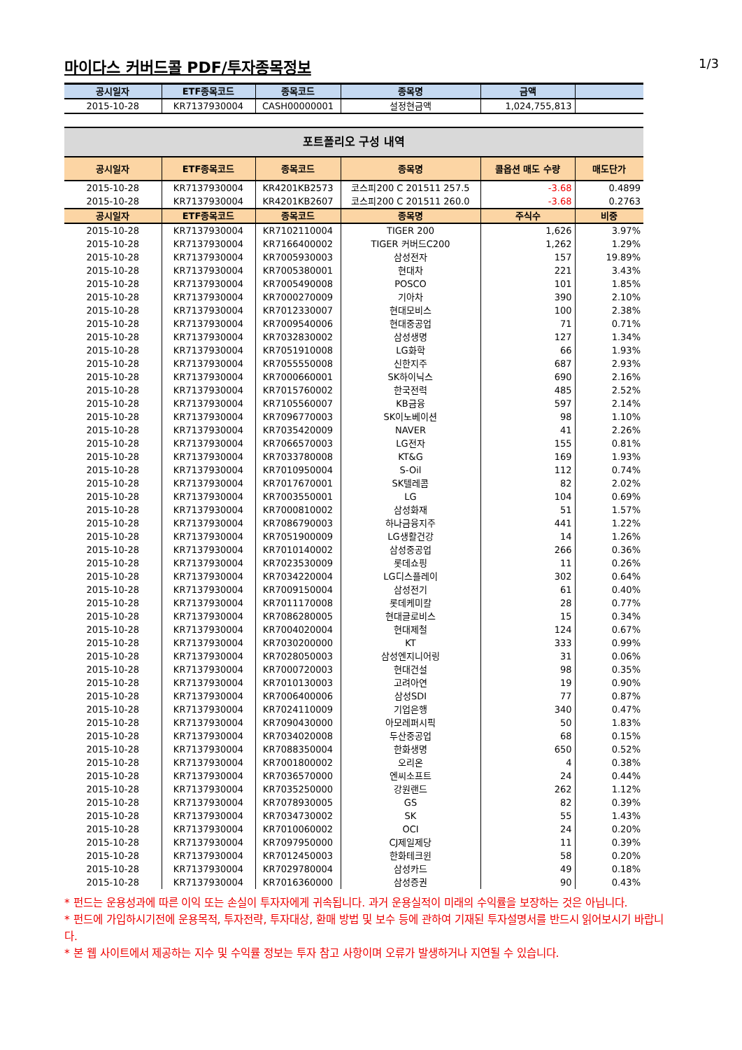마이다스 커버드콜 PDF/투자종목정보
1/3
| 공시일자 | ETF종목코드 | 종목코드 | 종목명 | 금액 | |
| --- | --- | --- | --- | --- | --- |
| 2015-10-28 | KR7137930004 | CASH00000001 | 설정현금액 | 1,024,755,813 | |
포트폴리오 구성 내역
| 공시일자 | ETF종목코드 | 종목코드 | 종목명 | 콜옵션 매도 수량 | 매도단가 |
| --- | --- | --- | --- | --- | --- |
| 2015-10-28 | KR7137930004 | KR4201KB2573 | 코스피200 C 201511 257.5 | -3.68 | 0.4899 |
| 2015-10-28 | KR7137930004 | KR4201KB2607 | 코스피200 C 201511 260.0 | -3.68 | 0.2763 |
| 공시일자 | ETF종목코드 | 종목코드 | 종목명 | 주식수 | 비중 |
| 2015-10-28 | KR7137930004 | KR7102110004 | TIGER 200 | 1,626 | 3.97% |
| 2015-10-28 | KR7137930004 | KR7166400002 | TIGER 커버드C200 | 1,262 | 1.29% |
| 2015-10-28 | KR7137930004 | KR7005930003 | 삼성전자 | 157 | 19.89% |
| 2015-10-28 | KR7137930004 | KR7005380001 | 현대차 | 221 | 3.43% |
| 2015-10-28 | KR7137930004 | KR7005490008 | POSCO | 101 | 1.85% |
| 2015-10-28 | KR7137930004 | KR7000270009 | 기아차 | 390 | 2.10% |
| 2015-10-28 | KR7137930004 | KR7012330007 | 현대모비스 | 100 | 2.38% |
| 2015-10-28 | KR7137930004 | KR7009540006 | 현대중공업 | 71 | 0.71% |
| 2015-10-28 | KR7137930004 | KR7032830002 | 삼성생명 | 127 | 1.34% |
| 2015-10-28 | KR7137930004 | KR7051910008 | LG화학 | 66 | 1.93% |
| 2015-10-28 | KR7137930004 | KR7055550008 | 신한지주 | 687 | 2.93% |
| 2015-10-28 | KR7137930004 | KR7000660001 | SK하이닉스 | 690 | 2.16% |
| 2015-10-28 | KR7137930004 | KR7015760002 | 한국전력 | 485 | 2.52% |
| 2015-10-28 | KR7137930004 | KR7105560007 | KB금융 | 597 | 2.14% |
| 2015-10-28 | KR7137930004 | KR7096770003 | SK이노베이션 | 98 | 1.10% |
| 2015-10-28 | KR7137930004 | KR7035420009 | NAVER | 41 | 2.26% |
| 2015-10-28 | KR7137930004 | KR7066570003 | LG전자 | 155 | 0.81% |
| 2015-10-28 | KR7137930004 | KR7033780008 | KT&G | 169 | 1.93% |
| 2015-10-28 | KR7137930004 | KR7010950004 | S-Oil | 112 | 0.74% |
| 2015-10-28 | KR7137930004 | KR7017670001 | SK텔레콤 | 82 | 2.02% |
| 2015-10-28 | KR7137930004 | KR7003550001 | LG | 104 | 0.69% |
| 2015-10-28 | KR7137930004 | KR7000810002 | 삼성화재 | 51 | 1.57% |
| 2015-10-28 | KR7137930004 | KR7086790003 | 하나금융지주 | 441 | 1.22% |
| 2015-10-28 | KR7137930004 | KR7051900009 | LG생활건강 | 14 | 1.26% |
| 2015-10-28 | KR7137930004 | KR7010140002 | 삼성중공업 | 266 | 0.36% |
| 2015-10-28 | KR7137930004 | KR7023530009 | 롯데쇼핑 | 11 | 0.26% |
| 2015-10-28 | KR7137930004 | KR7034220004 | LG디스플레이 | 302 | 0.64% |
| 2015-10-28 | KR7137930004 | KR7009150004 | 삼성전기 | 61 | 0.40% |
| 2015-10-28 | KR7137930004 | KR7011170008 | 롯데케미칼 | 28 | 0.77% |
| 2015-10-28 | KR7137930004 | KR7086280005 | 현대글로비스 | 15 | 0.34% |
| 2015-10-28 | KR7137930004 | KR7004020004 | 현대제철 | 124 | 0.67% |
| 2015-10-28 | KR7137930004 | KR7030200000 | KT | 333 | 0.99% |
| 2015-10-28 | KR7137930004 | KR7028050003 | 삼성엔지니어링 | 31 | 0.06% |
| 2015-10-28 | KR7137930004 | KR7000720003 | 현대건설 | 98 | 0.35% |
| 2015-10-28 | KR7137930004 | KR7010130003 | 고려아연 | 19 | 0.90% |
| 2015-10-28 | KR7137930004 | KR7006400006 | 삼성SDI | 77 | 0.87% |
| 2015-10-28 | KR7137930004 | KR7024110009 | 기업은행 | 340 | 0.47% |
| 2015-10-28 | KR7137930004 | KR7090430000 | 아모레퍼시픽 | 50 | 1.83% |
| 2015-10-28 | KR7137930004 | KR7034020008 | 두산중공업 | 68 | 0.15% |
| 2015-10-28 | KR7137930004 | KR7088350004 | 한화생명 | 650 | 0.52% |
| 2015-10-28 | KR7137930004 | KR7001800002 | 오리온 | 4 | 0.38% |
| 2015-10-28 | KR7137930004 | KR7036570000 | 엔씨소프트 | 24 | 0.44% |
| 2015-10-28 | KR7137930004 | KR7035250000 | 강원랜드 | 262 | 1.12% |
| 2015-10-28 | KR7137930004 | KR7078930005 | GS | 82 | 0.39% |
| 2015-10-28 | KR7137930004 | KR7034730002 | SK | 55 | 1.43% |
| 2015-10-28 | KR7137930004 | KR7010060002 | OCI | 24 | 0.20% |
| 2015-10-28 | KR7137930004 | KR7097950000 | CJ제일제당 | 11 | 0.39% |
| 2015-10-28 | KR7137930004 | KR7012450003 | 한화테크윈 | 58 | 0.20% |
| 2015-10-28 | KR7137930004 | KR7029780004 | 삼성카드 | 49 | 0.18% |
| 2015-10-28 | KR7137930004 | KR7016360000 | 삼성증권 | 90 | 0.43% |
* 펀드는 운용성과에 따른 이익 또는 손실이 투자자에게 귀속됩니다. 과거 운용실적이 미래의 수익률을 보장하는 것은 아닙니다.
* 펀드에 가입하시기전에 운용목적, 투자전략, 투자대상, 환매 방법 및 보수 등에 관하여 기재된 투자설명서를 반드시 읽어보시기 바랍니다.
* 본 웹 사이트에서 제공하는 지수 및 수익률 정보는 투자 참고 사항이며 오류가 발생하거나 지연될 수 있습니다.